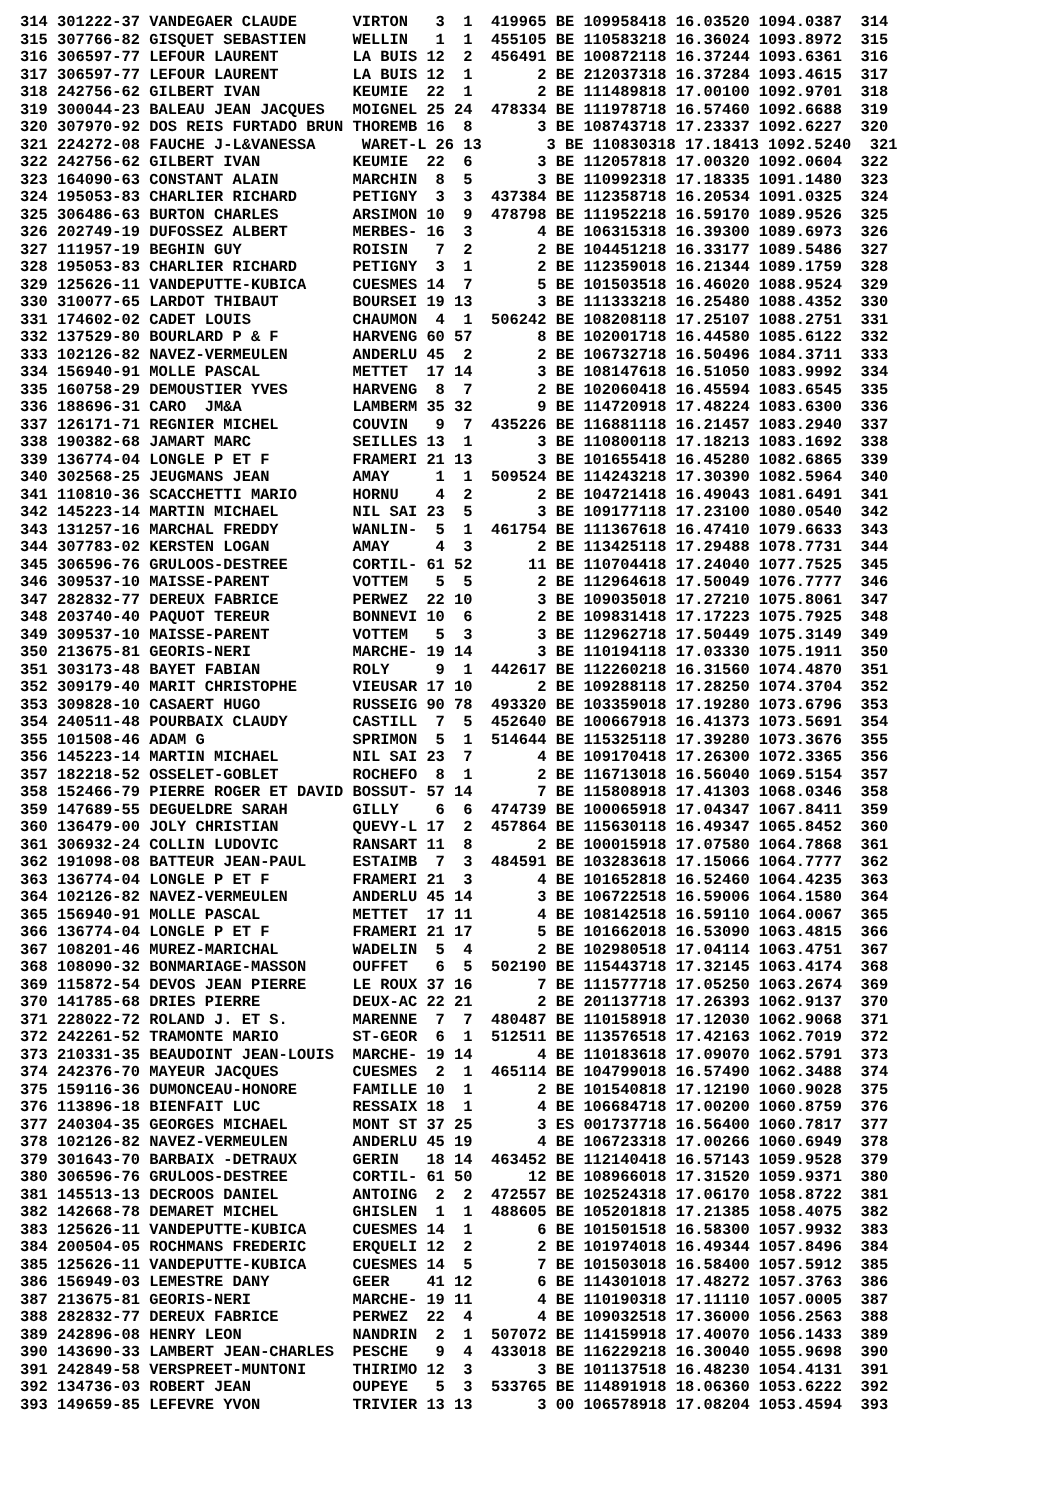314 301222-37 VANDEGAER CLAUDE      VIRTON   3  1  419965 BE 109958418 16.03520 1094.0387  314
315 307766-82 GISQUET SEBASTIEN     WELLIN   1  1  455105 BE 110583218 16.36024 1093.8972  315
316 306597-77 LEFOUR LAURENT        LA BUIS 12  2  456491 BE 100872118 16.37244 1093.6361  316
317 306597-77 LEFOUR LAURENT        LA BUIS 12  1       2 BE 212037318 16.37284 1093.4615  317
318 242756-62 GILBERT IVAN          KEUMIE  22  1       2 BE 111489818 17.00100 1092.9701  318
319 300044-23 BALEAU JEAN JACQUES   MOIGNEL 25 24  478334 BE 111978718 16.57460 1092.6688  319
320 307970-92 DOS REIS FURTADO BRUN THOREMB 16  8       3 BE 108743718 17.23337 1092.6227  320
321 224272-08 FAUCHE J-L&VANESSA     WARET-L 26 13       3 BE 110830318 17.18413 1092.5240  321
322 242756-62 GILBERT IVAN          KEUMIE  22  6       3 BE 112057818 17.00320 1092.0604  322
323 164090-63 CONSTANT ALAIN        MARCHIN  8  5       3 BE 110992318 17.18335 1091.1480  323
324 195053-83 CHARLIER RICHARD      PETIGNY  3  3  437384 BE 112358718 16.20534 1091.0325  324
325 306486-63 BURTON CHARLES        ARSIMON 10  9  478798 BE 111952218 16.59170 1089.9526  325
326 202749-19 DUFOSSEZ ALBERT       MERBES- 16  3       4 BE 106315318 16.39300 1089.6973  326
327 111957-19 BEGHIN GUY            ROISIN   7  2       2 BE 104451218 16.33177 1089.5486  327
328 195053-83 CHARLIER RICHARD      PETIGNY  3  1       2 BE 112359018 16.21344 1089.1759  328
329 125626-11 VANDEPUTTE-KUBICA     CUESMES 14  7       5 BE 101503518 16.46020 1088.9524  329
330 310077-65 LARDOT THIBAUT        BOURSEI 19 13       3 BE 111333218 16.25480 1088.4352  330
331 174602-02 CADET LOUIS           CHAUMON  4  1  506242 BE 108208118 17.25107 1088.2751  331
332 137529-80 BOURLARD P & F        HARVENG 60 57       8 BE 102001718 16.44580 1085.6122  332
333 102126-82 NAVEZ-VERMEULEN       ANDERLU 45  2       2 BE 106732718 16.50496 1084.3711  333
334 156940-91 MOLLE PASCAL          METTET  17 14       3 BE 108147618 16.51050 1083.9992  334
335 160758-29 DEMOUSTIER YVES       HARVENG  8  7       2 BE 102060418 16.45594 1083.6545  335
336 188696-31 CARO  JM&A            LAMBERM 35 32       9 BE 114720918 17.48224 1083.6300  336
337 126171-71 REGNIER MICHEL        COUVIN   9  7  435226 BE 116881118 16.21457 1083.2940  337
338 190382-68 JAMART MARC           SEILLES 13  1       3 BE 110800118 17.18213 1083.1692  338
339 136774-04 LONGLE P ET F         FRAMERI 21 13       3 BE 101655418 16.45280 1082.6865  339
340 302568-25 JEUGMANS JEAN         AMAY     1  1  509524 BE 114243218 17.30390 1082.5964  340
341 110810-36 SCACCHETTI MARIO      HORNU    4  2       2 BE 104721418 16.49043 1081.6491  341
342 145223-14 MARTIN MICHAEL        NIL SAI 23  5       3 BE 109177118 17.23100 1080.0540  342
343 131257-16 MARCHAL FREDDY        WANLIN-  5  1  461754 BE 111367618 16.47410 1079.6633  343
344 307783-02 KERSTEN LOGAN         AMAY     4  3       2 BE 113425118 17.29488 1078.7731  344
345 306596-76 GRULOOS-DESTREE       CORTIL- 61 52      11 BE 110704418 17.24040 1077.7525  345
346 309537-10 MAISSE-PARENT         VOTTEM   5  5       2 BE 112964618 17.50049 1076.7777  346
347 282832-77 DEREUX FABRICE        PERWEZ  22 10       3 BE 109035018 17.27210 1075.8061  347
348 203740-40 PAQUOT TEREUR         BONNEVI 10  6       2 BE 109831418 17.17223 1075.7925  348
349 309537-10 MAISSE-PARENT         VOTTEM   5  3       3 BE 112962718 17.50449 1075.3149  349
350 213675-81 GEORIS-NERI           MARCHE- 19 14       3 BE 110194118 17.03330 1075.1911  350
351 303173-48 BAYET FABIAN          ROLY     9  1  442617 BE 112260218 16.31560 1074.4870  351
352 309179-40 MARIT CHRISTOPHE      VIEUSAR 17 10       2 BE 109288118 17.28250 1074.3704  352
353 309828-10 CASAERT HUGO          RUSSEIG 90 78  493320 BE 103359018 17.19280 1073.6796  353
354 240511-48 POURBAIX CLAUDY       CASTILL  7  5  452640 BE 100667918 16.41373 1073.5691  354
355 101508-46 ADAM G                SPRIMON  5  1  514644 BE 115325118 17.39280 1073.3676  355
356 145223-14 MARTIN MICHAEL        NIL SAI 23  7       4 BE 109170418 17.26300 1072.3365  356
357 182218-52 OSSELET-GOBLET        ROCHEFO  8  1       2 BE 116713018 16.56040 1069.5154  357
358 152466-79 PIERRE ROGER ET DAVID BOSSUT- 57 14       7 BE 115808918 17.41303 1068.0346  358
359 147689-55 DEGUELDRE SARAH       GILLY    6  6  474739 BE 100065918 17.04347 1067.8411  359
360 136479-00 JOLY CHRISTIAN        QUEVY-L 17  2  457864 BE 115630118 16.49347 1065.8452  360
361 306932-24 COLLIN LUDOVIC        RANSART 11  8       2 BE 100015918 17.07580 1064.7868  361
362 191098-08 BATTEUR JEAN-PAUL     ESTAIMB  7  3  484591 BE 103283618 17.15066 1064.7777  362
363 136774-04 LONGLE P ET F         FRAMERI 21  3       4 BE 101652818 16.52460 1064.4235  363
364 102126-82 NAVEZ-VERMEULEN       ANDERLU 45 14       3 BE 106722518 16.59006 1064.1580  364
365 156940-91 MOLLE PASCAL          METTET  17 11       4 BE 108142518 16.59110 1064.0067  365
366 136774-04 LONGLE P ET F         FRAMERI 21 17       5 BE 101662018 16.53090 1063.4815  366
367 108201-46 MUREZ-MARICHAL        WADELIN  5  4       2 BE 102980518 17.04114 1063.4751  367
368 108090-32 BONMARIAGE-MASSON     OUFFET   6  5  502190 BE 115443718 17.32145 1063.4174  368
369 115872-54 DEVOS JEAN PIERRE     LE ROUX 37 16       7 BE 111577718 17.05250 1063.2674  369
370 141785-68 DRIES PIERRE          DEUX-AC 22 21       2 BE 201137718 17.26393 1062.9137  370
371 228022-72 ROLAND J. ET S.       MARENNE  7  7  480487 BE 110158918 17.12030 1062.9068  371
372 242261-52 TRAMONTE MARIO        ST-GEOR  6  1  512511 BE 113576518 17.42163 1062.7019  372
373 210331-35 BEAUDOINT JEAN-LOUIS  MARCHE- 19 14       4 BE 110183618 17.09070 1062.5791  373
374 242376-70 MAYEUR JACQUES        CUESMES  2  1  465114 BE 104799018 16.57490 1062.3488  374
375 159116-36 DUMONCEAU-HONORE      FAMILLE 10  1       2 BE 101540818 17.12190 1060.9028  375
376 113896-18 BIENFAIT LUC          RESSAIX 18  1       4 BE 106684718 17.00200 1060.8759  376
377 240304-35 GEORGES MICHAEL       MONT ST 37 25       3 ES 001737718 16.56400 1060.7817  377
378 102126-82 NAVEZ-VERMEULEN       ANDERLU 45 19       4 BE 106723318 17.00266 1060.6949  378
379 301643-70 BARBAIX -DETRAUX      GERIN   18 14  463452 BE 112140418 16.57143 1059.9528  379
380 306596-76 GRULOOS-DESTREE       CORTIL- 61 50      12 BE 108966018 17.31520 1059.9371  380
381 145513-13 DECROOS DANIEL        ANTOING  2  2  472557 BE 102524318 17.06170 1058.8722  381
382 142668-78 DEMARET MICHEL        GHISLEN  1  1  488605 BE 105201818 17.21385 1058.4075  382
383 125626-11 VANDEPUTTE-KUBICA     CUESMES 14  1       6 BE 101501518 16.58300 1057.9932  383
384 200504-05 ROCHMANS FREDERIC     ERQUELI 12  2       2 BE 101974018 16.49344 1057.8496  384
385 125626-11 VANDEPUTTE-KUBICA     CUESMES 14  5       7 BE 101503018 16.58400 1057.5912  385
386 156949-03 LEMESTRE DANY         GEER    41 12       6 BE 114301018 17.48272 1057.3763  386
387 213675-81 GEORIS-NERI           MARCHE- 19 11       4 BE 110190318 17.11110 1057.0005  387
388 282832-77 DEREUX FABRICE        PERWEZ  22  4       4 BE 109032518 17.36000 1056.2563  388
389 242896-08 HENRY LEON            NANDRIN  2  1  507072 BE 114159918 17.40070 1056.1433  389
390 143690-33 LAMBERT JEAN-CHARLES  PESCHE   9  4  433018 BE 116229218 16.30040 1055.9698  390
391 242849-58 VERSPREET-MUNTONI     THIRIMO 12  3       3 BE 101137518 16.48230 1054.4131  391
392 134736-03 ROBERT JEAN           OUPEYE   5  3  533765 BE 114891918 18.06360 1053.6222  392
393 149659-85 LEFEVRE YVON          TRIVIER 13 13       3 00 106578918 17.08204 1053.4594  393